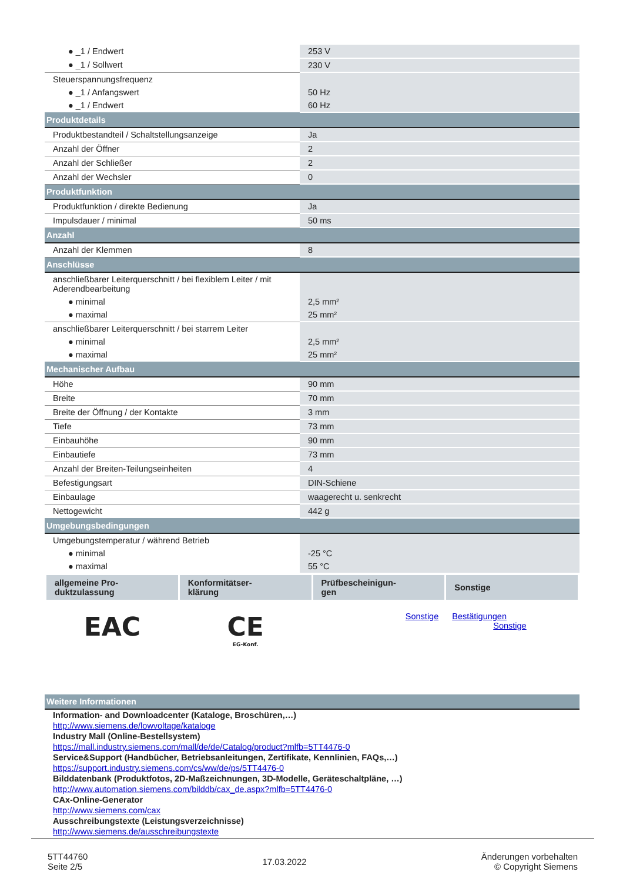| ● _1 / Endwert | 253 V |
| ● _1 / Sollwert | 230 V |
| Steuerspannungsfrequenz | |
| ● _1 / Anfangswert | 50 Hz |
| ● _1 / Endwert | 60 Hz |
| Produktdetails | |
| Produktbestandteil / Schaltstellungsanzeige | Ja |
| Anzahl der Öffner | 2 |
| Anzahl der Schließer | 2 |
| Anzahl der Wechsler | 0 |
| Produktfunktion | |
| Produktfunktion / direkte Bedienung | Ja |
| Impulsdauer / minimal | 50 ms |
| Anzahl | |
| Anzahl der Klemmen | 8 |
| Anschlüsse | |
| anschließbarer Leiterquerschnitt / bei flexiblem Leiter / mit Aderendbearbeitung | |
| ● minimal | 2,5 mm² |
| ● maximal | 25 mm² |
| anschließbarer Leiterquerschnitt / bei starrem Leiter | |
| ● minimal | 2,5 mm² |
| ● maximal | 25 mm² |
| Mechanischer Aufbau | |
| Höhe | 90 mm |
| Breite | 70 mm |
| Breite der Öffnung / der Kontakte | 3 mm |
| Tiefe | 73 mm |
| Einbauhöhe | 90 mm |
| Einbautiefe | 73 mm |
| Anzahl der Breiten-Teilungseinheiten | 4 |
| Befestigungsart | DIN-Schiene |
| Einbaulage | waagerecht u. senkrecht |
| Nettogewicht | 442 g |
| Umgebungsbedingungen | |
| Umgebungstemperatur / während Betrieb | |
| ● minimal | -25 °C |
| ● maximal | 55 °C |
| allgemeine Pro- duktzulassung | Konformitätser- klärung | Prüfbescheinigun- gen | Sonstige |
| --- | --- | --- | --- |
| EAC | CE EG-Konf. | Sonstige | Bestätigungen Sonstige |
Weitere Informationen
Information- and Downloadcenter (Kataloge, Broschüren,…)
http://www.siemens.de/lowvoltage/kataloge
Industry Mall (Online-Bestellsystem)
https://mall.industry.siemens.com/mall/de/de/Catalog/product?mlfb=5TT4476-0
Service&Support (Handbücher, Betriebsanleitungen, Zertifikate, Kennlinien, FAQs,…)
https://support.industry.siemens.com/cs/ww/de/ps/5TT4476-0
Bilddatenbank (Produktfotos, 2D-Maßzeichnungen, 3D-Modelle, Geräteschaltpläne, …)
http://www.automation.siemens.com/bilddb/cax_de.aspx?mlfb=5TT4476-0
CAx-Online-Generator
http://www.siemens.com/cax
Ausschreibungstexte (Leistungsverzeichnisse)
http://www.siemens.de/ausschreibungstexte
5TT44760
Seite 2/5
17.03.2022
Änderungen vorbehalten
© Copyright Siemens